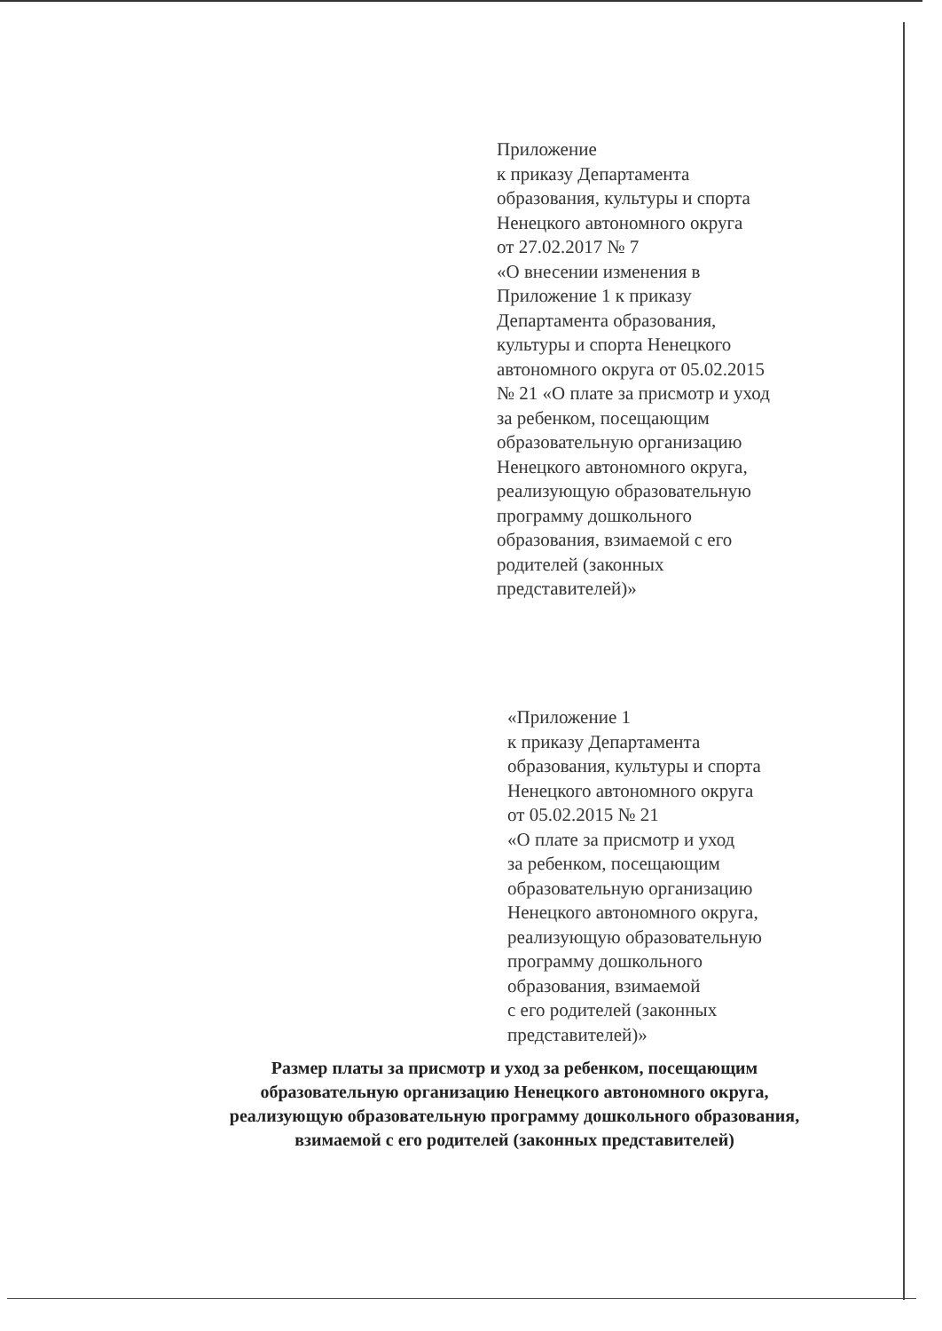Приложение
к приказу Департамента
образования, культуры и спорта
Ненецкого автономного округа
от 27.02.2017 № 7
«О внесении изменения в
Приложение 1 к приказу
Департамента образования,
культуры и спорта Ненецкого
автономного округа от 05.02.2015
№ 21 «О плате за присмотр и уход
за ребенком, посещающим
образовательную организацию
Ненецкого автономного округа,
реализующую образовательную
программу дошкольного
образования, взимаемой с его
родителей (законных
представителей)»
«Приложение 1
к приказу Департамента
образования, культуры и спорта
Ненецкого автономного округа
от 05.02.2015 № 21
«О плате за присмотр и уход
за ребенком, посещающим
образовательную организацию
Ненецкого автономного округа,
реализующую образовательную
программу дошкольного
образования, взимаемой
с его родителей (законных
представителей)»
Размер платы за присмотр и уход за ребенком, посещающим
образовательную организацию Ненецкого автономного округа,
реализующую образовательную программу дошкольного образования,
взимаемой с его родителей (законных представителей)